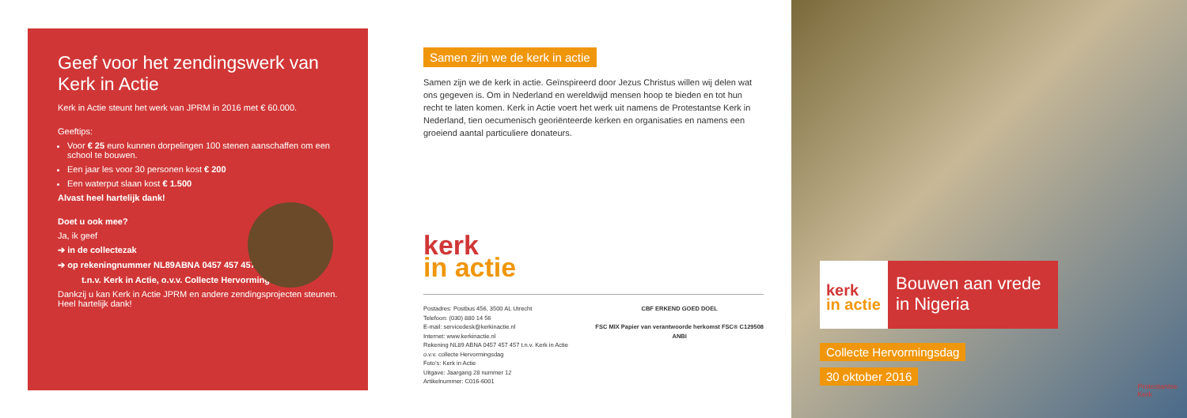Geef voor het zendingswerk van Kerk in Actie
Kerk in Actie steunt het werk van JPRM in 2016 met € 60.000.
Geeftips:
Voor € 25 euro kunnen dorpelingen 100 stenen aanschaffen om een school te bouwen.
Een jaar les voor 30 personen kost € 200
Een waterput slaan kost € 1.500
Alvast heel hartelijk dank!
Doet u ook mee?
Ja, ik geef
➔ in de collectezak
➔ op rekeningnummer NL89ABNA 0457 457 457
t.n.v. Kerk in Actie, o.v.v. Collecte Hervormingsdag.
Dankzij u kan Kerk in Actie JPRM en andere zendingsprojecten steunen. Heel hartelijk dank!
Samen zijn we de kerk in actie
Samen zijn we de kerk in actie. Geïnspireerd door Jezus Christus willen wij delen wat ons gegeven is. Om in Nederland en wereldwijd mensen hoop te bieden en tot hun recht te laten komen. Kerk in Actie voert het werk uit namens de Protestantse Kerk in Nederland, tien oecumenisch georiënteerde kerken en organisaties en namens een groeiend aantal particuliere donateurs.
kerk
in actie
Postadres: Postbus 456, 3500 AL Utrecht
Telefoon: (030) 880 14 56
E-mail: servicedesk@kerkinactie.nl
Internet: www.kerkinactie.nl
Rekening NL89 ABNA 0457 457 457 t.n.v. Kerk in Actie
o.v.v. collecte Hervormingsdag
Foto’s: Kerk in Actie
Uitgave: Jaargang 28 nummer 12
Artikelnummer: C016-6001
CBF ERKEND GOED DOEL
FSC MIX Papier van verantwoorde herkomst FSC® C129508
ANBI
kerk
in actie
Bouwen aan vrede in Nigeria
Collecte Hervormingsdag
30 oktober 2016
Protestantse
Kerk